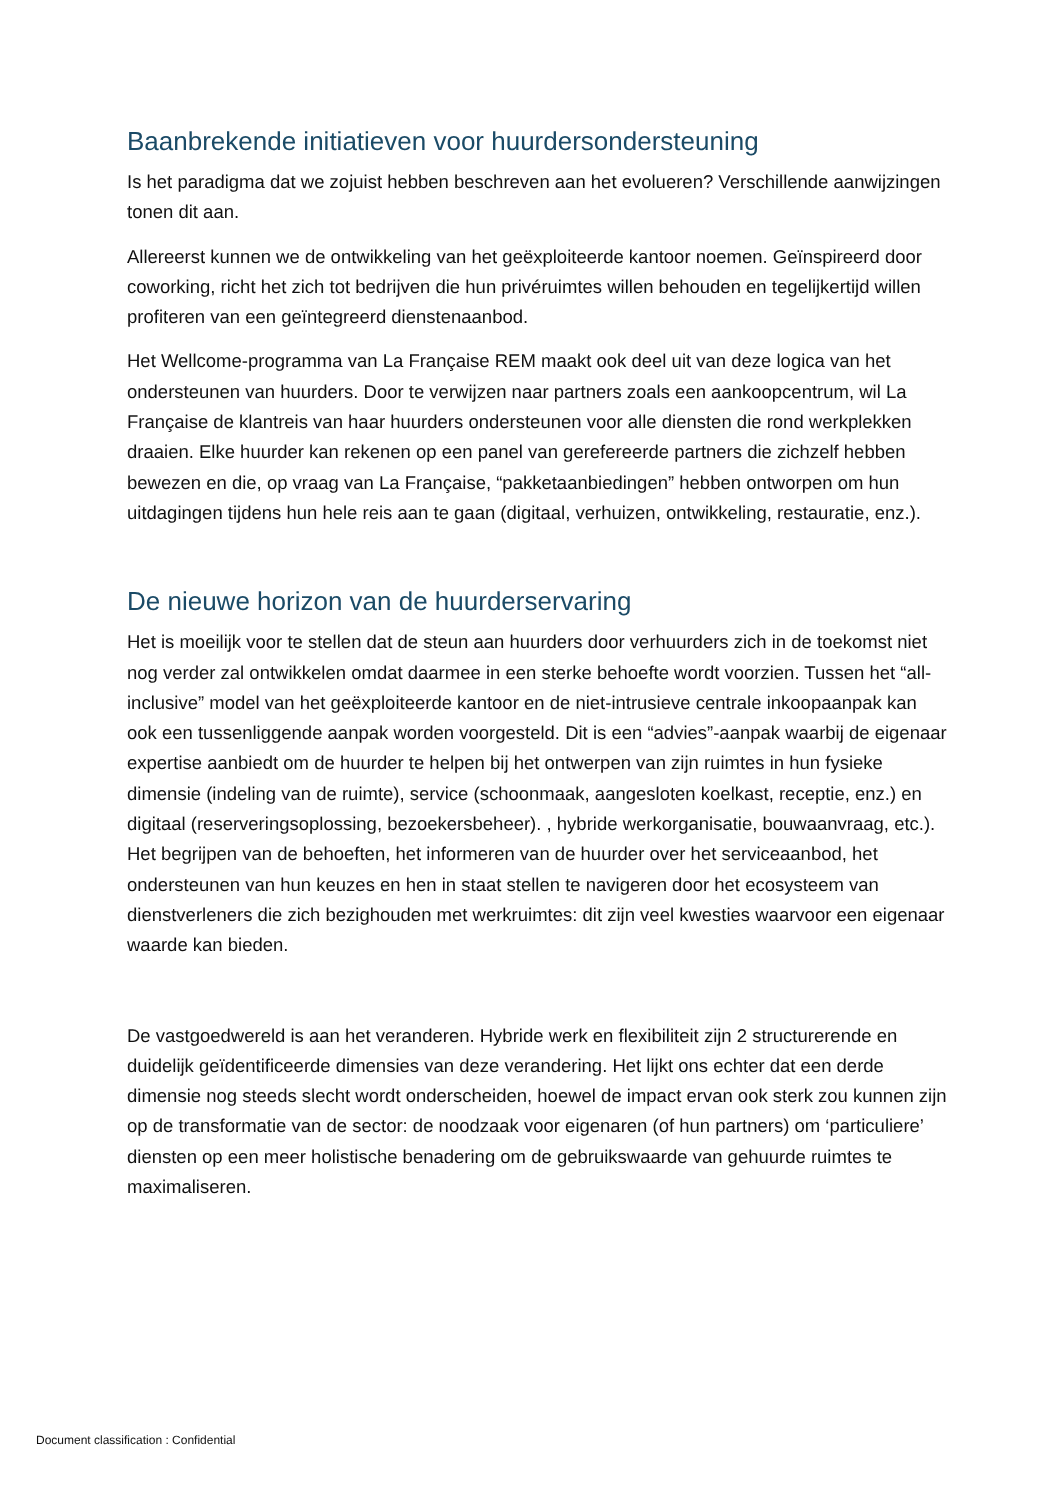Baanbrekende initiatieven voor huurdersondersteuning
Is het paradigma dat we zojuist hebben beschreven aan het evolueren? Verschillende aanwijzingen tonen dit aan.
Allereerst kunnen we de ontwikkeling van het geëxploiteerde kantoor noemen. Geïnspireerd door coworking, richt het zich tot bedrijven die hun privéruimtes willen behouden en tegelijkertijd willen profiteren van een geïntegreerd dienstenaanbod.
Het Wellcome-programma van La Française REM maakt ook deel uit van deze logica van het ondersteunen van huurders. Door te verwijzen naar partners zoals een aankoopcentrum, wil La Française de klantreis van haar huurders ondersteunen voor alle diensten die rond werkplekken draaien. Elke huurder kan rekenen op een panel van gerefereerde partners die zichzelf hebben bewezen en die, op vraag van La Française, “pakketaanbiedingen” hebben ontworpen om hun uitdagingen tijdens hun hele reis aan te gaan (digitaal, verhuizen, ontwikkeling, restauratie, enz.).
De nieuwe horizon van de huurderservaring
Het is moeilijk voor te stellen dat de steun aan huurders door verhuurders zich in de toekomst niet nog verder zal ontwikkelen omdat daarmee in een sterke behoefte wordt voorzien. Tussen het “all-inclusive” model van het geëxploiteerde kantoor en de niet-intrusieve centrale inkoopaanpak kan ook een tussenliggende aanpak worden voorgesteld. Dit is een “advies”-aanpak waarbij de eigenaar expertise aanbiedt om de huurder te helpen bij het ontwerpen van zijn ruimtes in hun fysieke dimensie (indeling van de ruimte), service (schoonmaak, aangesloten koelkast, receptie, enz.) en digitaal (reserveringsoplossing, bezoekersbeheer). , hybride werkorganisatie, bouwaanvraag, etc.). Het begrijpen van de behoeften, het informeren van de huurder over het serviceaanbod, het ondersteunen van hun keuzes en hen in staat stellen te navigeren door het ecosysteem van dienstverleners die zich bezighouden met werkruimtes: dit zijn veel kwesties waarvoor een eigenaar waarde kan bieden.
De vastgoedwereld is aan het veranderen. Hybride werk en flexibiliteit zijn 2 structurerende en duidelijk geïdentificeerde dimensies van deze verandering. Het lijkt ons echter dat een derde dimensie nog steeds slecht wordt onderscheiden, hoewel de impact ervan ook sterk zou kunnen zijn op de transformatie van de sector: de noodzaak voor eigenaren (of hun partners) om ‘particuliere’ diensten op een meer holistische benadering om de gebruikswaarde van gehuurde ruimtes te maximaliseren.
Document classification : Confidential